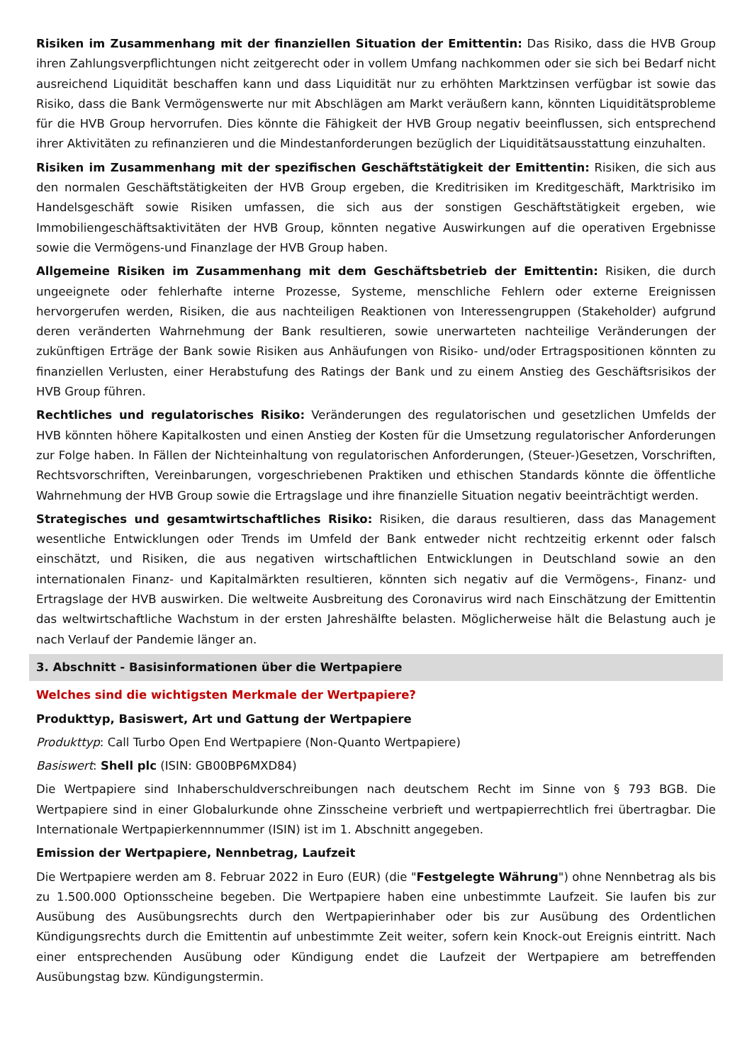Risiken im Zusammenhang mit der finanziellen Situation der Emittentin: Das Risiko, dass die HVB Group ihren Zahlungsverpflichtungen nicht zeitgerecht oder in vollem Umfang nachkommen oder sie sich bei Bedarf nicht ausreichend Liquidität beschaffen kann und dass Liquidität nur zu erhöhten Marktzinsen verfügbar ist sowie das Risiko, dass die Bank Vermögenswerte nur mit Abschlägen am Markt veräußern kann, könnten Liquiditätsprobleme für die HVB Group hervorrufen. Dies könnte die Fähigkeit der HVB Group negativ beeinflussen, sich entsprechend ihrer Aktivitäten zu refinanzieren und die Mindestanforderungen bezüglich der Liquiditätsausstattung einzuhalten.
Risiken im Zusammenhang mit der spezifischen Geschäftstätigkeit der Emittentin: Risiken, die sich aus den normalen Geschäftstätigkeiten der HVB Group ergeben, die Kreditrisiken im Kreditgeschäft, Marktrisiko im Handelsgeschäft sowie Risiken umfassen, die sich aus der sonstigen Geschäftstätigkeit ergeben, wie Immobiliengeschäftsaktivitäten der HVB Group, könnten negative Auswirkungen auf die operativen Ergebnisse sowie die Vermögens-und Finanzlage der HVB Group haben.
Allgemeine Risiken im Zusammenhang mit dem Geschäftsbetrieb der Emittentin: Risiken, die durch ungeeignete oder fehlerhafte interne Prozesse, Systeme, menschliche Fehlern oder externe Ereignissen hervorgerufen werden, Risiken, die aus nachteiligen Reaktionen von Interessengruppen (Stakeholder) aufgrund deren veränderten Wahrnehmung der Bank resultieren, sowie unerwarteten nachteilige Veränderungen der zukünftigen Erträge der Bank sowie Risiken aus Anhäufungen von Risiko- und/oder Ertragspositionen könnten zu finanziellen Verlusten, einer Herabstufung des Ratings der Bank und zu einem Anstieg des Geschäftsrisikos der HVB Group führen.
Rechtliches und regulatorisches Risiko: Veränderungen des regulatorischen und gesetzlichen Umfelds der HVB könnten höhere Kapitalkosten und einen Anstieg der Kosten für die Umsetzung regulatorischer Anforderungen zur Folge haben. In Fällen der Nichteinhaltung von regulatorischen Anforderungen, (Steuer-)Gesetzen, Vorschriften, Rechtsvorschriften, Vereinbarungen, vorgeschriebenen Praktiken und ethischen Standards könnte die öffentliche Wahrnehmung der HVB Group sowie die Ertragslage und ihre finanzielle Situation negativ beeinträchtigt werden.
Strategisches und gesamtwirtschaftliches Risiko: Risiken, die daraus resultieren, dass das Management wesentliche Entwicklungen oder Trends im Umfeld der Bank entweder nicht rechtzeitig erkennt oder falsch einschätzt, und Risiken, die aus negativen wirtschaftlichen Entwicklungen in Deutschland sowie an den internationalen Finanz- und Kapitalmärkten resultieren, könnten sich negativ auf die Vermögens-, Finanz- und Ertragslage der HVB auswirken. Die weltweite Ausbreitung des Coronavirus wird nach Einschätzung der Emittentin das weltwirtschaftliche Wachstum in der ersten Jahreshälfte belasten. Möglicherweise hält die Belastung auch je nach Verlauf der Pandemie länger an.
3. Abschnitt - Basisinformationen über die Wertpapiere
Welches sind die wichtigsten Merkmale der Wertpapiere?
Produkttyp, Basiswert, Art und Gattung der Wertpapiere
Produkttyp: Call Turbo Open End Wertpapiere (Non-Quanto Wertpapiere)
Basiswert: Shell plc (ISIN: GB00BP6MXD84)
Die Wertpapiere sind Inhaberschuldverschreibungen nach deutschem Recht im Sinne von § 793 BGB. Die Wertpapiere sind in einer Globalurkunde ohne Zinsscheine verbrieft und wertpapierrechtlich frei übertragbar. Die Internationale Wertpapierkennnummer (ISIN) ist im 1. Abschnitt angegeben.
Emission der Wertpapiere, Nennbetrag, Laufzeit
Die Wertpapiere werden am 8. Februar 2022 in Euro (EUR) (die "Festgelegte Währung") ohne Nennbetrag als bis zu 1.500.000 Optionsscheine begeben. Die Wertpapiere haben eine unbestimmte Laufzeit. Sie laufen bis zur Ausübung des Ausübungsrechts durch den Wertpapierinhaber oder bis zur Ausübung des Ordentlichen Kündigungsrechts durch die Emittentin auf unbestimmte Zeit weiter, sofern kein Knock-out Ereignis eintritt. Nach einer entsprechenden Ausübung oder Kündigung endet die Laufzeit der Wertpapiere am betreffenden Ausübungstag bzw. Kündigungstermin.